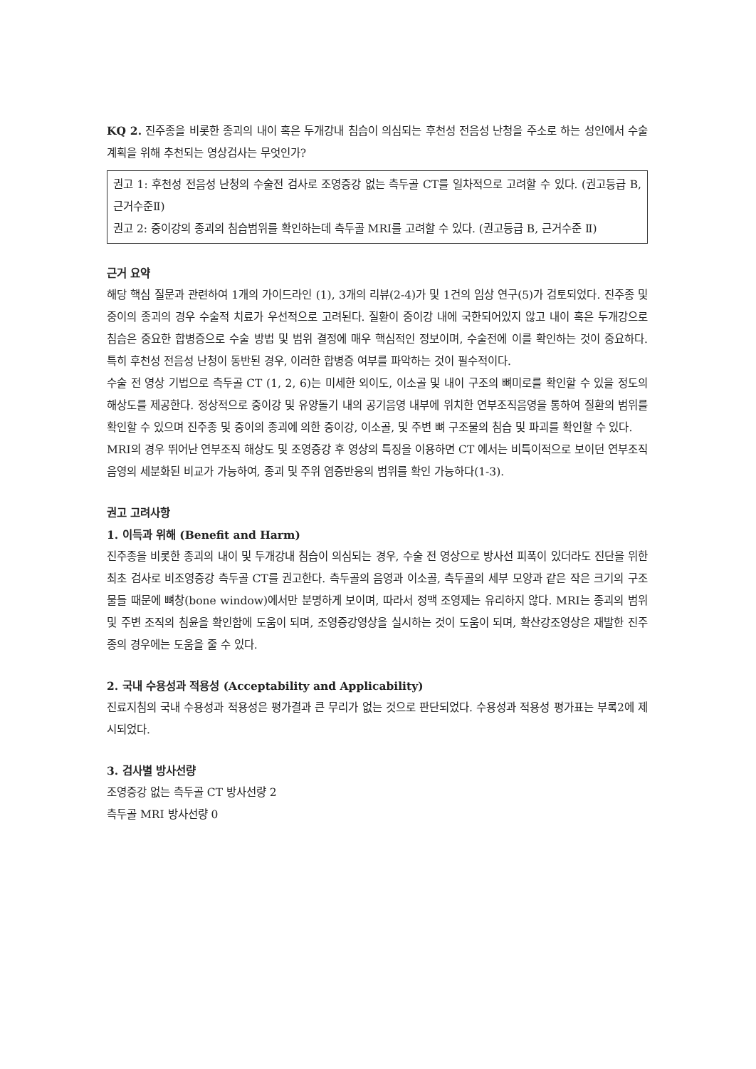KQ 2. 진주종을 비롯한 종괴의 내이 혹은 두개강내 침습이 의심되는 후천성 전음성 난청을 주소로 하는 성인에서 수술 계획을 위해 추천되는 영상검사는 무엇인가?
권고 1: 후천성 전음성 난청의 수술전 검사로 조영증강 없는 측두골 CT를 일차적으로 고려할 수 있다. (권고등급 B, 근거수준Ⅱ)
권고 2: 중이강의 종괴의 침습범위를 확인하는데 측두골 MRI를 고려할 수 있다. (권고등급 B, 근거수준 Ⅱ)
근거 요약
해당 핵심 질문과 관련하여 1개의 가이드라인 (1), 3개의 리뷰(2-4)가 및 1건의 임상 연구(5)가 검토되었다. 진주종 및 중이의 종괴의 경우 수술적 치료가 우선적으로 고려된다. 질환이 중이강 내에 국한되어있지 않고 내이 혹은 두개강으로 침습은 중요한 합병증으로 수술 방법 및 범위 결정에 매우 핵심적인 정보이며, 수술전에 이를 확인하는 것이 중요하다. 특히 후천성 전음성 난청이 동반된 경우, 이러한 합병증 여부를 파악하는 것이 필수적이다.
수술 전 영상 기법으로 측두골 CT (1, 2, 6)는 미세한 외이도, 이소골 및 내이 구조의 뼈미로를 확인할 수 있을 정도의 해상도를 제공한다. 정상적으로 중이강 및 유양돌기 내의 공기음영 내부에 위치한 연부조직음영을 통하여 질환의 범위를 확인할 수 있으며 진주종 및 중이의 종괴에 의한 중이강, 이소골, 및 주변 뼈 구조물의 침습 및 파괴를 확인할 수 있다.
MRI의 경우 뛰어난 연부조직 해상도 및 조영증강 후 영상의 특징을 이용하면 CT 에서는 비특이적으로 보이던 연부조직음영의 세분화된 비교가 가능하여, 종괴 및 주위 염증반응의 범위를 확인 가능하다(1-3).
권고 고려사항
1. 이득과 위해 (Benefit and Harm)
진주종을 비롯한 종괴의 내이 및 두개강내 침습이 의심되는 경우, 수술 전 영상으로 방사선 피폭이 있더라도 진단을 위한 최초 검사로 비조영증강 측두골 CT를 권고한다. 측두골의 음영과 이소골, 측두골의 세부 모양과 같은 작은 크기의 구조물들 때문에 뼈창(bone window)에서만 분명하게 보이며, 따라서 정맥 조영제는 유리하지 않다. MRI는 종괴의 범위 및 주변 조직의 침윤을 확인함에 도움이 되며, 조영증강영상을 실시하는 것이 도움이 되며, 확산강조영상은 재발한 진주종의 경우에는 도움을 줄 수 있다.
2. 국내 수용성과 적용성 (Acceptability and Applicability)
진료지침의 국내 수용성과 적용성은 평가결과 큰 무리가 없는 것으로 판단되었다. 수용성과 적용성 평가표는 부록2에 제시되었다.
3. 검사별 방사선량
조영증강 없는 측두골 CT 방사선량 2
측두골 MRI 방사선량 0